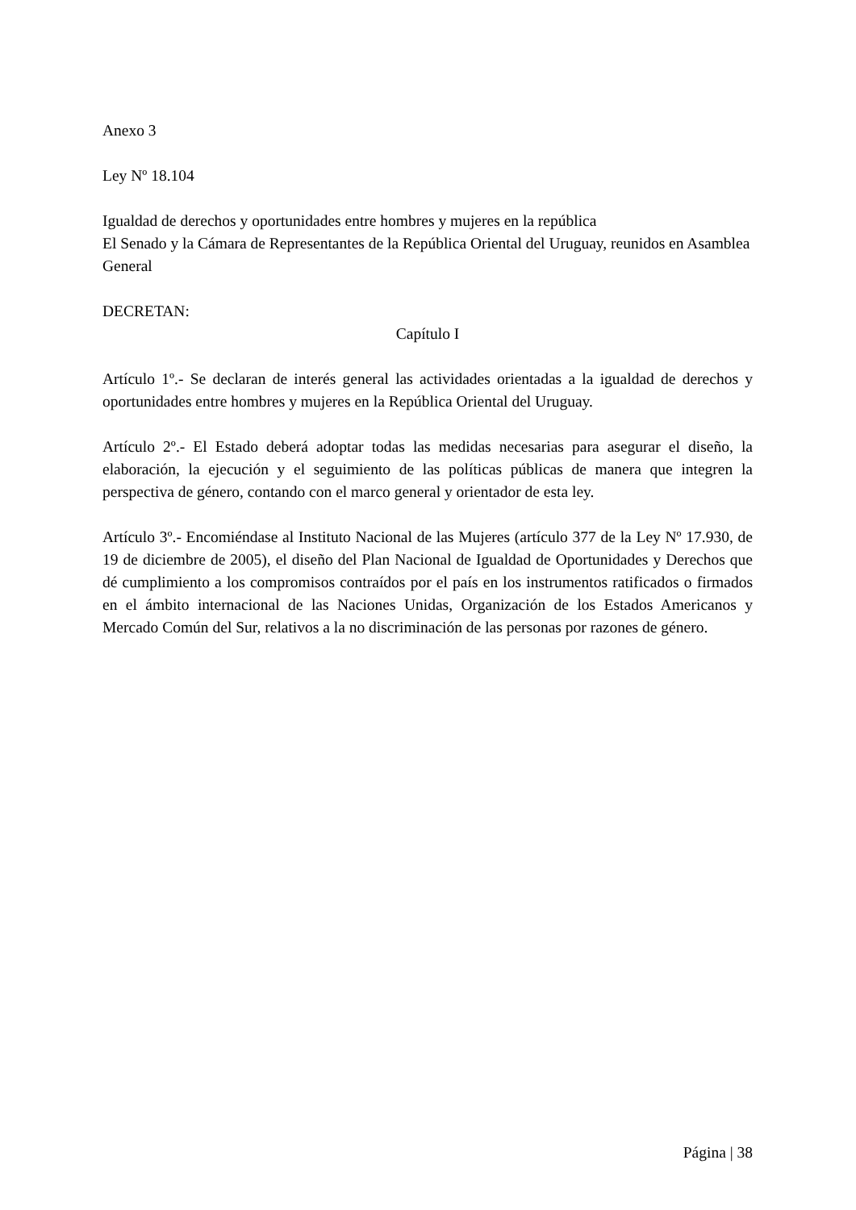Anexo 3
Ley Nº 18.104
Igualdad de derechos y oportunidades entre hombres y mujeres en la república
El Senado y la Cámara de Representantes de la República Oriental del Uruguay, reunidos en Asamblea General
DECRETAN:
Capítulo I
Artículo 1º.- Se declaran de interés general las actividades orientadas a la igualdad de derechos y oportunidades entre hombres y mujeres en la República Oriental del Uruguay.
Artículo 2º.- El Estado deberá adoptar todas las medidas necesarias para asegurar el diseño, la elaboración, la ejecución y el seguimiento de las políticas públicas de manera que integren la perspectiva de género, contando con el marco general y orientador de esta ley.
Artículo 3º.- Encomiéndase al Instituto Nacional de las Mujeres (artículo 377 de la Ley Nº 17.930, de 19 de diciembre de 2005), el diseño del Plan Nacional de Igualdad de Oportunidades y Derechos que dé cumplimiento a los compromisos contraídos por el país en los instrumentos ratificados o firmados en el ámbito internacional de las Naciones Unidas, Organización de los Estados Americanos y Mercado Común del Sur, relativos a la no discriminación de las personas por razones de género.
Página | 38